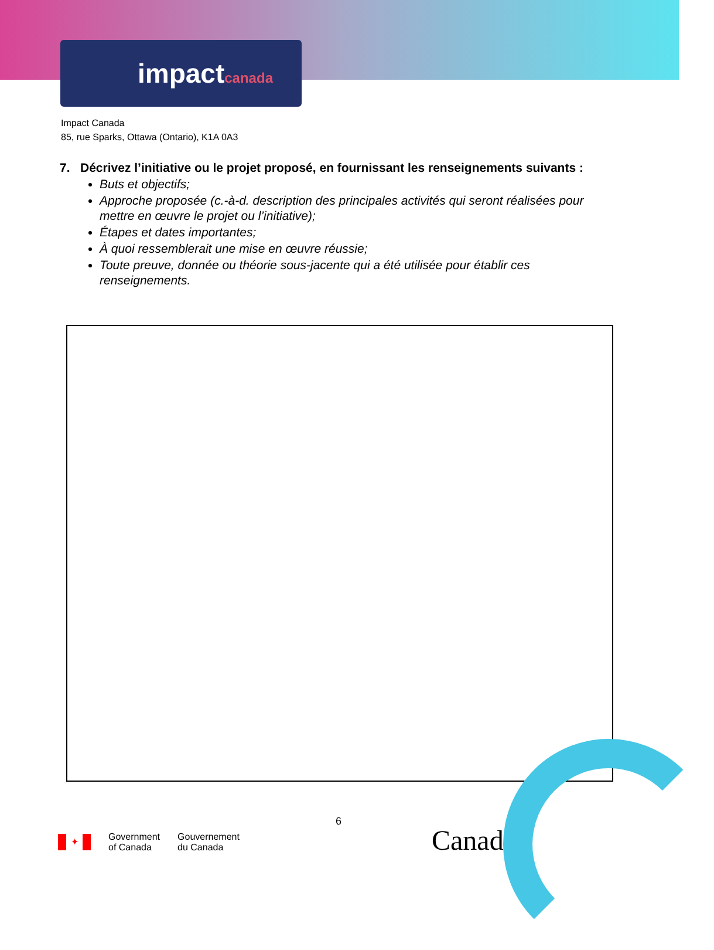impactcanada
Impact Canada
85, rue Sparks, Ottawa (Ontario), K1A 0A3
7. Décrivez l’initiative ou le projet proposé, en fournissant les renseignements suivants :
Buts et objectifs;
Approche proposée (c.-à-d. description des principales activités qui seront réalisées pour mettre en œuvre le projet ou l’initiative);
Étapes et dates importantes;
À quoi ressemblerait une mise en œuvre réussie;
Toute preuve, donnée ou théorie sous-jacente qui a été utilisée pour établir ces renseignements.
6
✦
Government
of Canada
Gouvernement
du Canada
Canadä